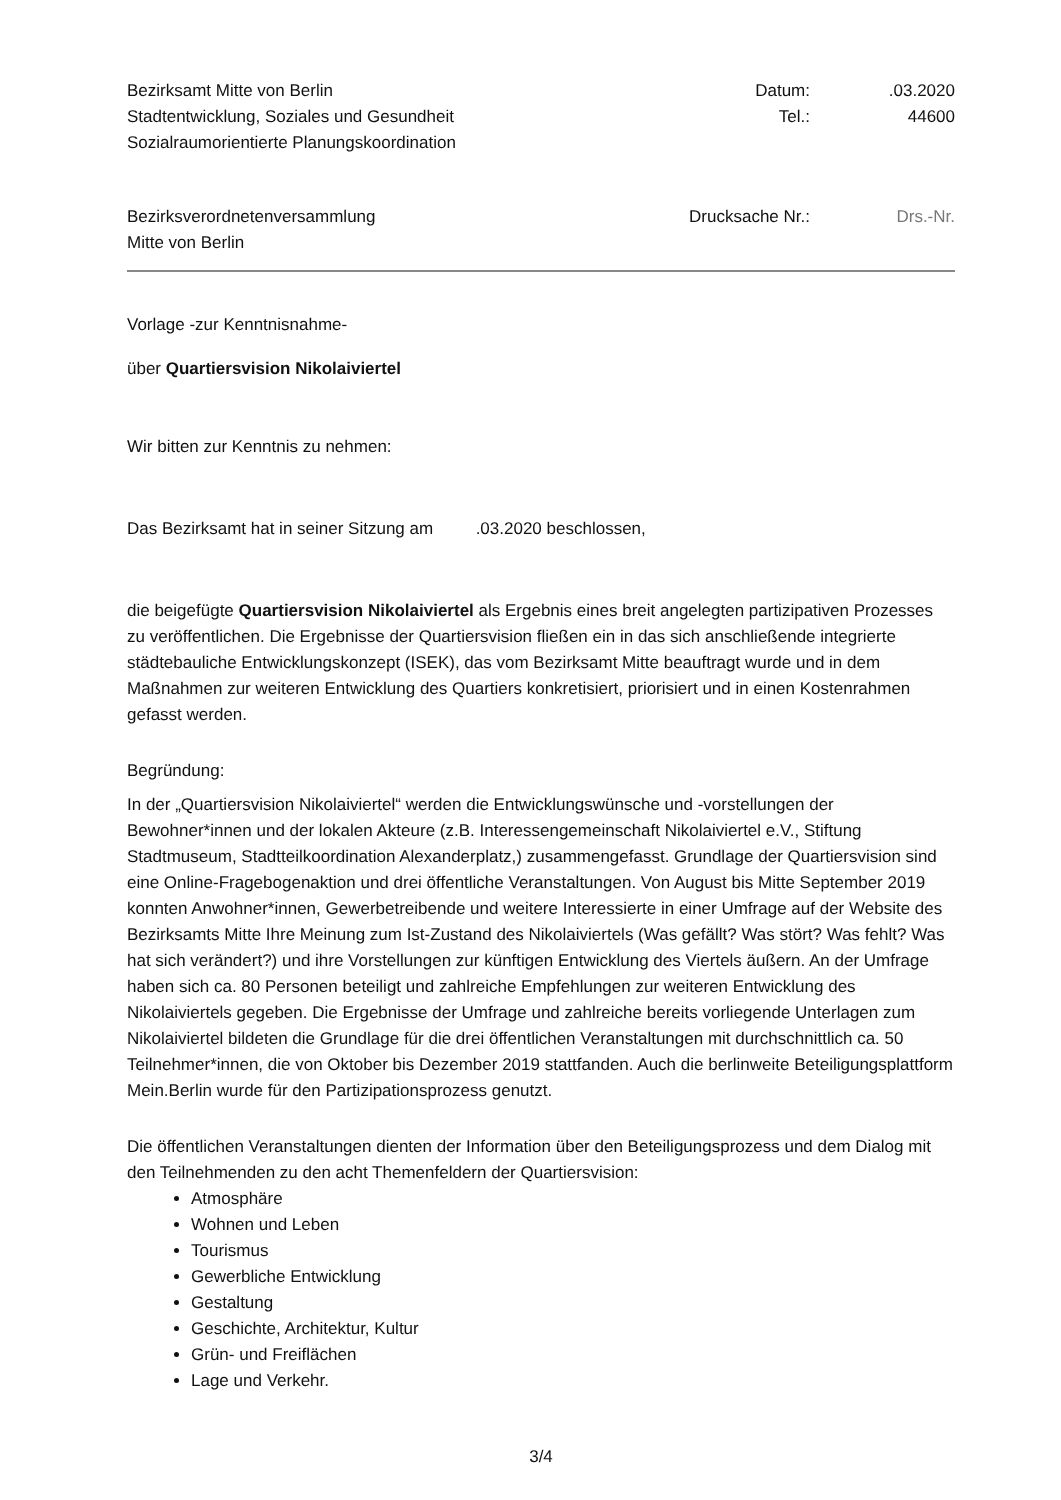Bezirksamt Mitte von Berlin
Stadtentwicklung, Soziales und Gesundheit
Sozialraumorientierte Planungskoordination
Datum:.03.2020 Tel.: 44600
Bezirksverordnetenversammlung
Mitte von Berlin
Drucksache Nr.: Drs.-Nr.
Vorlage -zur Kenntnisnahme-
über Quartiersvision Nikolaiviertel
Wir bitten zur Kenntnis zu nehmen:
Das Bezirksamt hat in seiner Sitzung am .03.2020 beschlossen,
die beigefügte Quartiersvision Nikolaiviertel als Ergebnis eines breit angelegten partizipativen Prozesses zu veröffentlichen. Die Ergebnisse der Quartiersvision fließen ein in das sich anschließende integrierte städtebauliche Entwicklungskonzept (ISEK), das vom Bezirksamt Mitte beauftragt wurde und in dem Maßnahmen zur weiteren Entwicklung des Quartiers konkretisiert, priorisiert und in einen Kostenrahmen gefasst werden.
Begründung:
In der „Quartiersvision Nikolaiviertel“ werden die Entwicklungswünsche und -vorstellungen der Bewohner*innen und der lokalen Akteure (z.B. Interessengemeinschaft Nikolaiviertel e.V., Stiftung Stadtmuseum, Stadtteilkoordination Alexanderplatz,) zusammengefasst. Grundlage der Quartiersvision sind eine Online-Fragebogenaktion und drei öffentliche Veranstaltungen. Von August bis Mitte September 2019 konnten Anwohner*innen, Gewerbetreibende und weitere Interessierte in einer Umfrage auf der Website des Bezirksamts Mitte Ihre Meinung zum Ist-Zustand des Nikolaiviertels (Was gefällt? Was stört? Was fehlt? Was hat sich verändert?) und ihre Vorstellungen zur künftigen Entwicklung des Viertels äußern. An der Umfrage haben sich ca. 80 Personen beteiligt und zahlreiche Empfehlungen zur weiteren Entwicklung des Nikolaiviertels gegeben. Die Ergebnisse der Umfrage und zahlreiche bereits vorliegende Unterlagen zum Nikolaiviertel bildeten die Grundlage für die drei öffentlichen Veranstaltungen mit durchschnittlich ca. 50 Teilnehmer*innen, die von Oktober bis Dezember 2019 stattfanden. Auch die berlinweite Beteiligungsplattform Mein.Berlin wurde für den Partizipationsprozess genutzt.
Die öffentlichen Veranstaltungen dienten der Information über den Beteiligungsprozess und dem Dialog mit den Teilnehmenden zu den acht Themenfeldern der Quartiersvision:
Atmosphäre
Wohnen und Leben
Tourismus
Gewerbliche Entwicklung
Gestaltung
Geschichte, Architektur, Kultur
Grün- und Freiflächen
Lage und Verkehr.
3/4